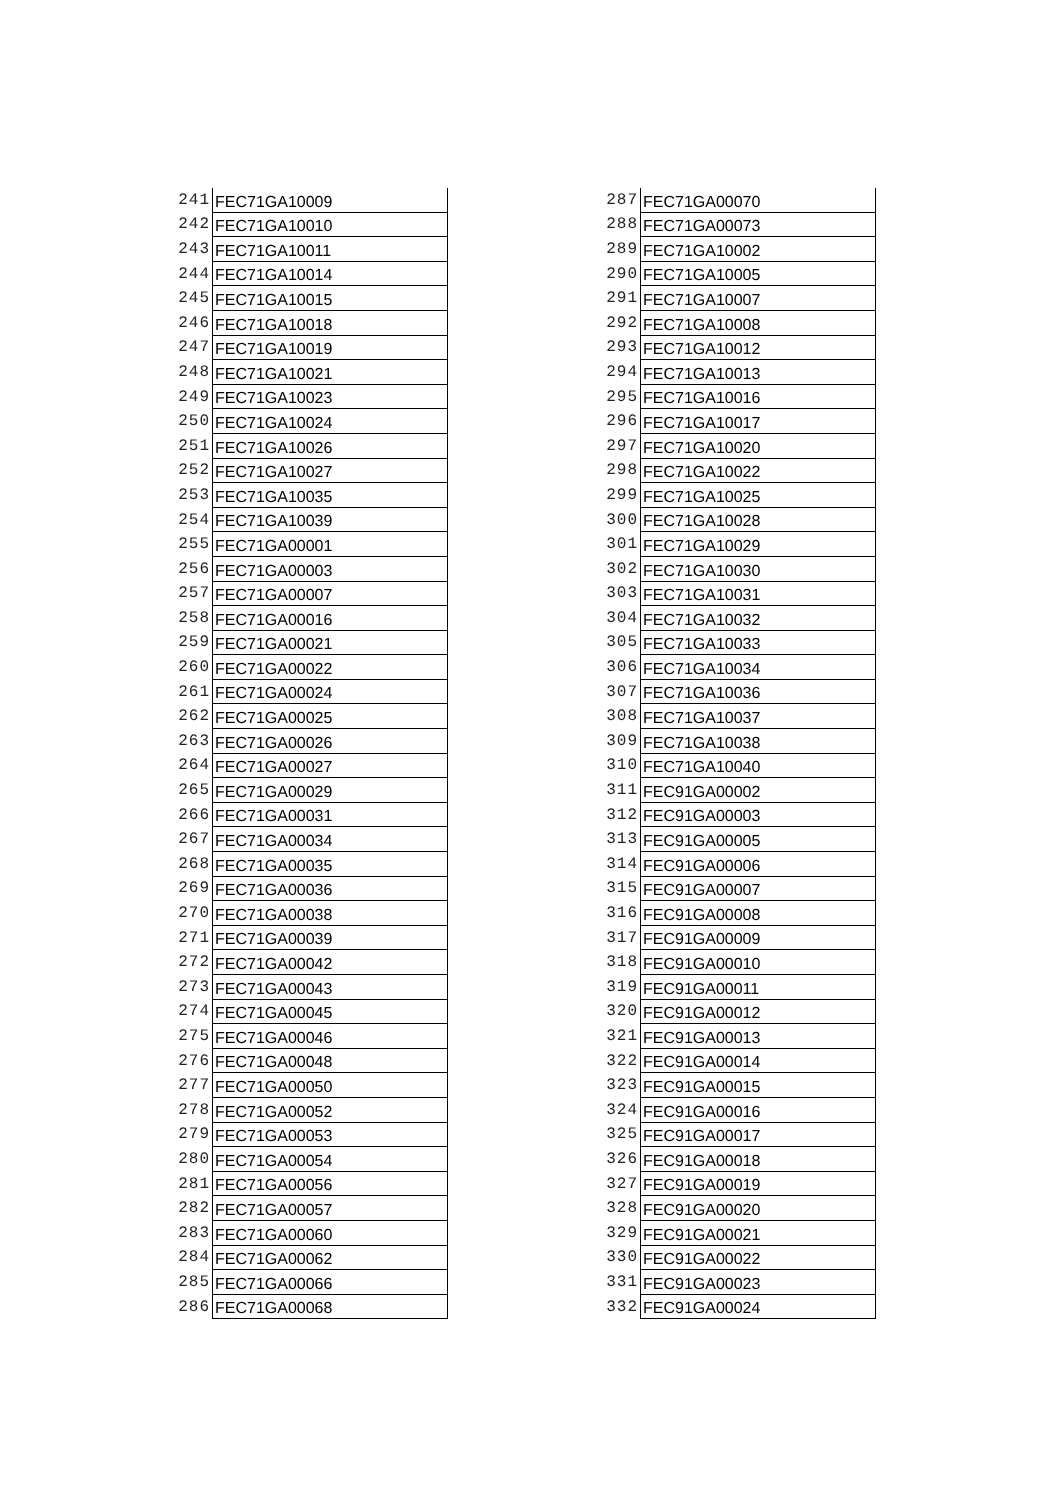| 241 | FEC71GA10009 |
| 242 | FEC71GA10010 |
| 243 | FEC71GA10011 |
| 244 | FEC71GA10014 |
| 245 | FEC71GA10015 |
| 246 | FEC71GA10018 |
| 247 | FEC71GA10019 |
| 248 | FEC71GA10021 |
| 249 | FEC71GA10023 |
| 250 | FEC71GA10024 |
| 251 | FEC71GA10026 |
| 252 | FEC71GA10027 |
| 253 | FEC71GA10035 |
| 254 | FEC71GA10039 |
| 255 | FEC71GA00001 |
| 256 | FEC71GA00003 |
| 257 | FEC71GA00007 |
| 258 | FEC71GA00016 |
| 259 | FEC71GA00021 |
| 260 | FEC71GA00022 |
| 261 | FEC71GA00024 |
| 262 | FEC71GA00025 |
| 263 | FEC71GA00026 |
| 264 | FEC71GA00027 |
| 265 | FEC71GA00029 |
| 266 | FEC71GA00031 |
| 267 | FEC71GA00034 |
| 268 | FEC71GA00035 |
| 269 | FEC71GA00036 |
| 270 | FEC71GA00038 |
| 271 | FEC71GA00039 |
| 272 | FEC71GA00042 |
| 273 | FEC71GA00043 |
| 274 | FEC71GA00045 |
| 275 | FEC71GA00046 |
| 276 | FEC71GA00048 |
| 277 | FEC71GA00050 |
| 278 | FEC71GA00052 |
| 279 | FEC71GA00053 |
| 280 | FEC71GA00054 |
| 281 | FEC71GA00056 |
| 282 | FEC71GA00057 |
| 283 | FEC71GA00060 |
| 284 | FEC71GA00062 |
| 285 | FEC71GA00066 |
| 286 | FEC71GA00068 |
| 287 | FEC71GA00070 |
| 288 | FEC71GA00073 |
| 289 | FEC71GA10002 |
| 290 | FEC71GA10005 |
| 291 | FEC71GA10007 |
| 292 | FEC71GA10008 |
| 293 | FEC71GA10012 |
| 294 | FEC71GA10013 |
| 295 | FEC71GA10016 |
| 296 | FEC71GA10017 |
| 297 | FEC71GA10020 |
| 298 | FEC71GA10022 |
| 299 | FEC71GA10025 |
| 300 | FEC71GA10028 |
| 301 | FEC71GA10029 |
| 302 | FEC71GA10030 |
| 303 | FEC71GA10031 |
| 304 | FEC71GA10032 |
| 305 | FEC71GA10033 |
| 306 | FEC71GA10034 |
| 307 | FEC71GA10036 |
| 308 | FEC71GA10037 |
| 309 | FEC71GA10038 |
| 310 | FEC71GA10040 |
| 311 | FEC91GA00002 |
| 312 | FEC91GA00003 |
| 313 | FEC91GA00005 |
| 314 | FEC91GA00006 |
| 315 | FEC91GA00007 |
| 316 | FEC91GA00008 |
| 317 | FEC91GA00009 |
| 318 | FEC91GA00010 |
| 319 | FEC91GA00011 |
| 320 | FEC91GA00012 |
| 321 | FEC91GA00013 |
| 322 | FEC91GA00014 |
| 323 | FEC91GA00015 |
| 324 | FEC91GA00016 |
| 325 | FEC91GA00017 |
| 326 | FEC91GA00018 |
| 327 | FEC91GA00019 |
| 328 | FEC91GA00020 |
| 329 | FEC91GA00021 |
| 330 | FEC91GA00022 |
| 331 | FEC91GA00023 |
| 332 | FEC91GA00024 |